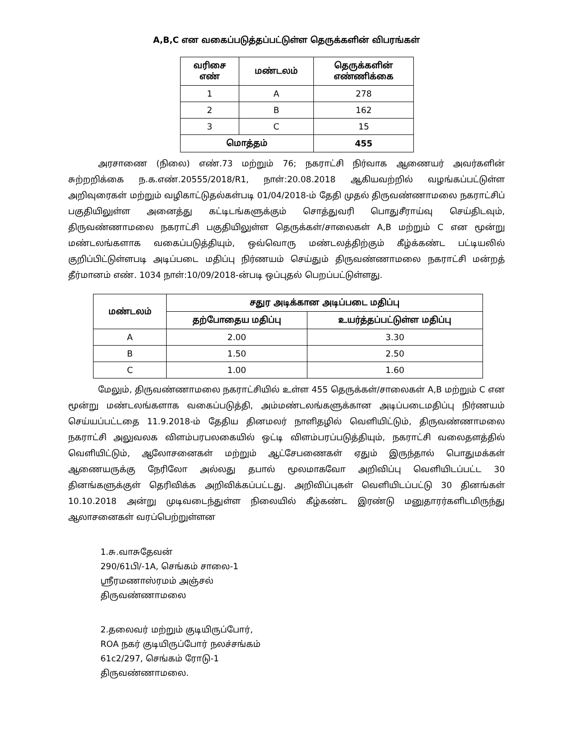A,B,C என வகைப்படுத்தப்பட்டுள்ள தெருக்களின் விபரங்கள்
| வரிசை எண் | மண்டலம் | தெருக்களின் எண்ணிக்கை |
| --- | --- | --- |
| 1 | A | 278 |
| 2 | B | 162 |
| 3 | C | 15 |
| மொத்தம் | | 455 |
அரசாணை (நிலை) எண்.73 மற்றும் 76; நகராட்சி நிர்வாக ஆணையர் அவர்களின் சுற்றறிக்கை ந.க.எண்.20555/2018/R1, நாள்:20.08.2018 ஆகியவற்றில் வழங்கப்பட்டுள்ள அறிவுரைகள் மற்றும் வழிகாட்டுதல்கள்படி 01/04/2018-ம் தேதி முதல் திருவண்ணாமலை நகராட்சிப் பகுதியிலுள்ள அனைத்து கட்டிடங்களுக்கும் சொத்துவரி பொதுசீராய்வு செய்திடவும், திருவண்ணாமலை நகராட்சி பகுதியிலுள்ள தெருக்கள்/சாலைகள் A,B மற்றும் C என மூன்று மண்டலங்களாக வகைப்படுத்தியும், ஒவ்வொரு மண்டலத்திற்கும் கீழ்க்கண்ட பட்டியலில் குறிப்பிட்டுள்ளபடி அடிப்படை மதிப்பு நிர்ணயம் செய்தும் திருவண்ணாமலை நகராட்சி மன்றத் தீர்மானம் எண். 1034 நாள்:10/09/2018-ன்படி ஒப்புதல் பெறப்பட்டுள்ளது.
| மண்டலம் | சதுர அடிக்கான அடிப்படை மதிப்பு | |
| --- | --- | --- |
| | தற்போதைய மதிப்பு | உயர்த்தப்பட்டுள்ள மதிப்பு |
| A | 2.00 | 3.30 |
| B | 1.50 | 2.50 |
| C | 1.00 | 1.60 |
மேலும், திருவண்ணாமலை நகராட்சியில் உள்ள 455 தெருக்கள்/சாலைகள் A,B மற்றும் C என மூன்று மண்டலங்களாக வகைப்படுத்தி, அம்மண்டலங்களுக்கான அடிப்படைமதிப்பு நிர்ணயம் செய்யப்பட்டதை 11.9.2018-ம் தேதிய தினமலர் நாளிதழில் வெளியிட்டும், திருவண்ணாமலை நகராட்சி அலுவலக விளம்பரபலகையில் ஒட்டி விளம்பரப்படுத்தியும், நகராட்சி வலைதளத்தில் வெளியிட்டும், ஆலோசனைகள் மற்றும் ஆட்சேபணைகள் ஏதும் இருந்தால் பொதுமக்கள் ஆணையருக்கு நேரிலோ அல்லது தபால் மூலமாகவோ அறிவிப்பு வெளியிடப்பட்ட 30 தினங்களுக்குள் தெரிவிக்க அறிவிக்கப்பட்டது. அறிவிப்புகள் வெளியிடப்பட்டு 30 தினங்கள் 10.10.2018 அன்று முடிவடைந்துள்ள நிலையில் கீழ்கண்ட இரண்டு மனுதாரர்களிடமிருந்து ஆலாசனைகள் வரப்பெற்றுள்ளன
1.சு.வாசுதேவன்
290/61பி/-1A, செங்கம் சாலை-1
ஸ்ரீரமணாஸ்ரமம் அஞ்சல்
திருவண்ணாமலை
2.தலைவர் மற்றும் குடியிருப்போர்,
ROA நகர் குடியிருப்போர் நலச்சங்கம்
61c2/297, செங்கம் ரோடு-1
திருவண்ணாமலை.